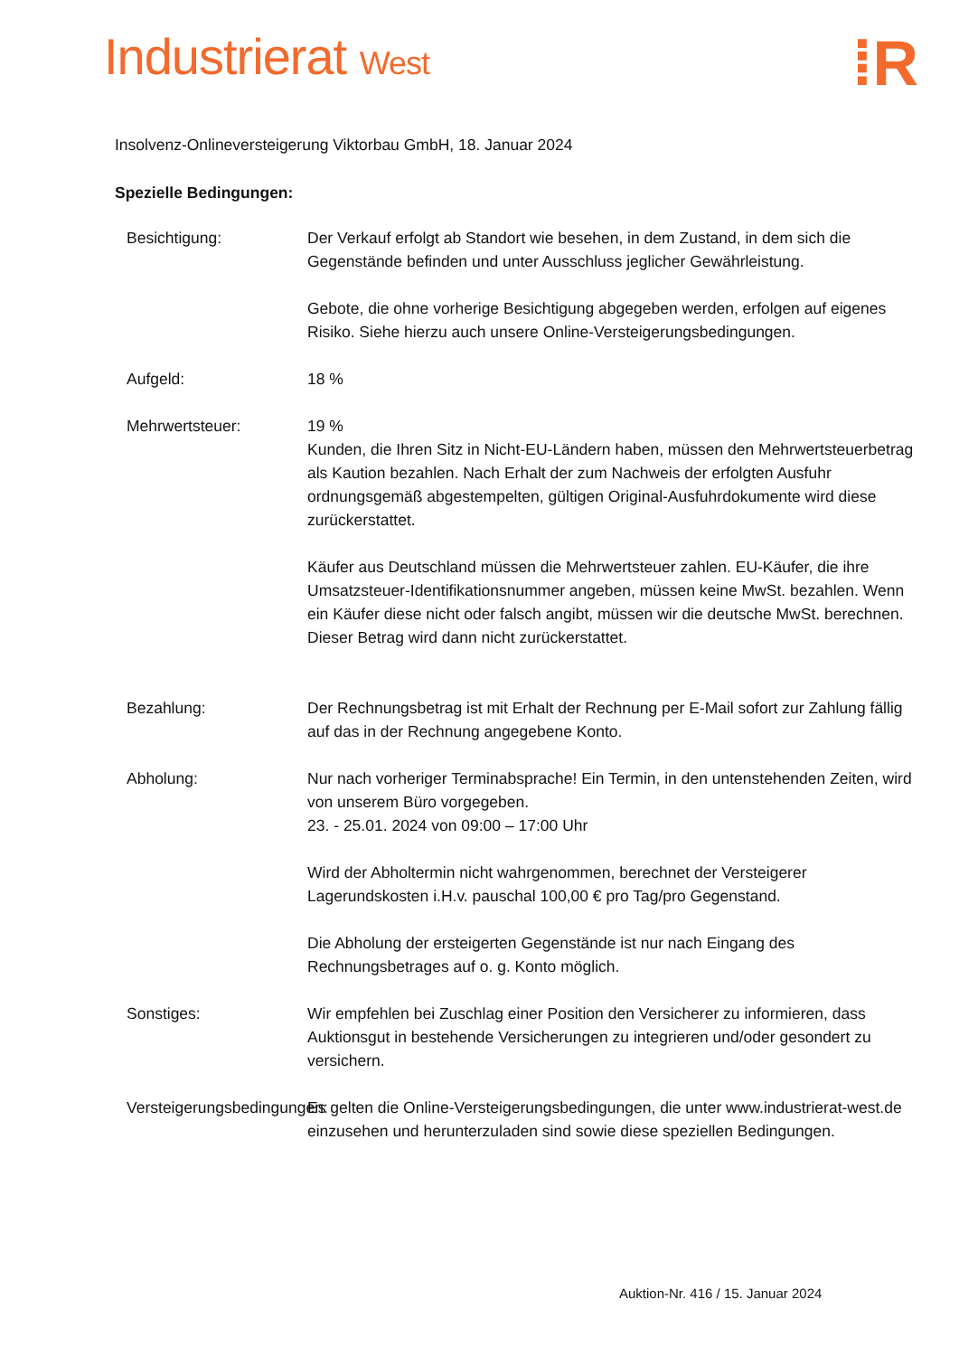Industrierat West
⁞R
Insolvenz-Onlineversteigerung Viktorbau GmbH, 18. Januar 2024
Spezielle Bedingungen:
Besichtigung: Der Verkauf erfolgt ab Standort wie besehen, in dem Zustand, in dem sich die Gegenstände befinden und unter Ausschluss jeglicher Gewährleistung.
Gebote, die ohne vorherige Besichtigung abgegeben werden, erfolgen auf eigenes Risiko. Siehe hierzu auch unsere Online-Versteigerungsbedingungen.
Aufgeld: 18 %
Mehrwertsteuer: 19 %
Kunden, die Ihren Sitz in Nicht-EU-Ländern haben, müssen den Mehrwertsteuerbetrag als Kaution bezahlen. Nach Erhalt der zum Nachweis der erfolgten Ausfuhr ordnungsgemäß abgestempelten, gültigen Original-Ausfuhrdokumente wird diese zurückerstattet.
Käufer aus Deutschland müssen die Mehrwertsteuer zahlen. EU-Käufer, die ihre Umsatzsteuer-Identifikationsnummer angeben, müssen keine MwSt. bezahlen. Wenn ein Käufer diese nicht oder falsch angibt, müssen wir die deutsche MwSt. berechnen. Dieser Betrag wird dann nicht zurückerstattet.
Bezahlung: Der Rechnungsbetrag ist mit Erhalt der Rechnung per E-Mail sofort zur Zahlung fällig auf das in der Rechnung angegebene Konto.
Abholung: Nur nach vorheriger Terminabsprache! Ein Termin, in den untenstehenden Zeiten, wird von unserem Büro vorgegeben.
23. - 25.01. 2024 von 09:00 – 17:00 Uhr
Wird der Abholtermin nicht wahrgenommen, berechnet der Versteigerer Lagerundskosten i.H.v. pauschal 100,00 € pro Tag/pro Gegenstand.
Die Abholung der ersteigerten Gegenstände ist nur nach Eingang des Rechnungsbetrages auf o. g. Konto möglich.
Sonstiges: Wir empfehlen bei Zuschlag einer Position den Versicherer zu informieren, dass Auktionsgut in bestehende Versicherungen zu integrieren und/oder gesondert zu versichern.
Versteigerungsbedingungen:
Es gelten die Online-Versteigerungsbedingungen, die unter www.industrierat-west.de einzusehen und herunterzuladen sind sowie diese speziellen Bedingungen.
Auktion-Nr. 416 / 15. Januar 2024